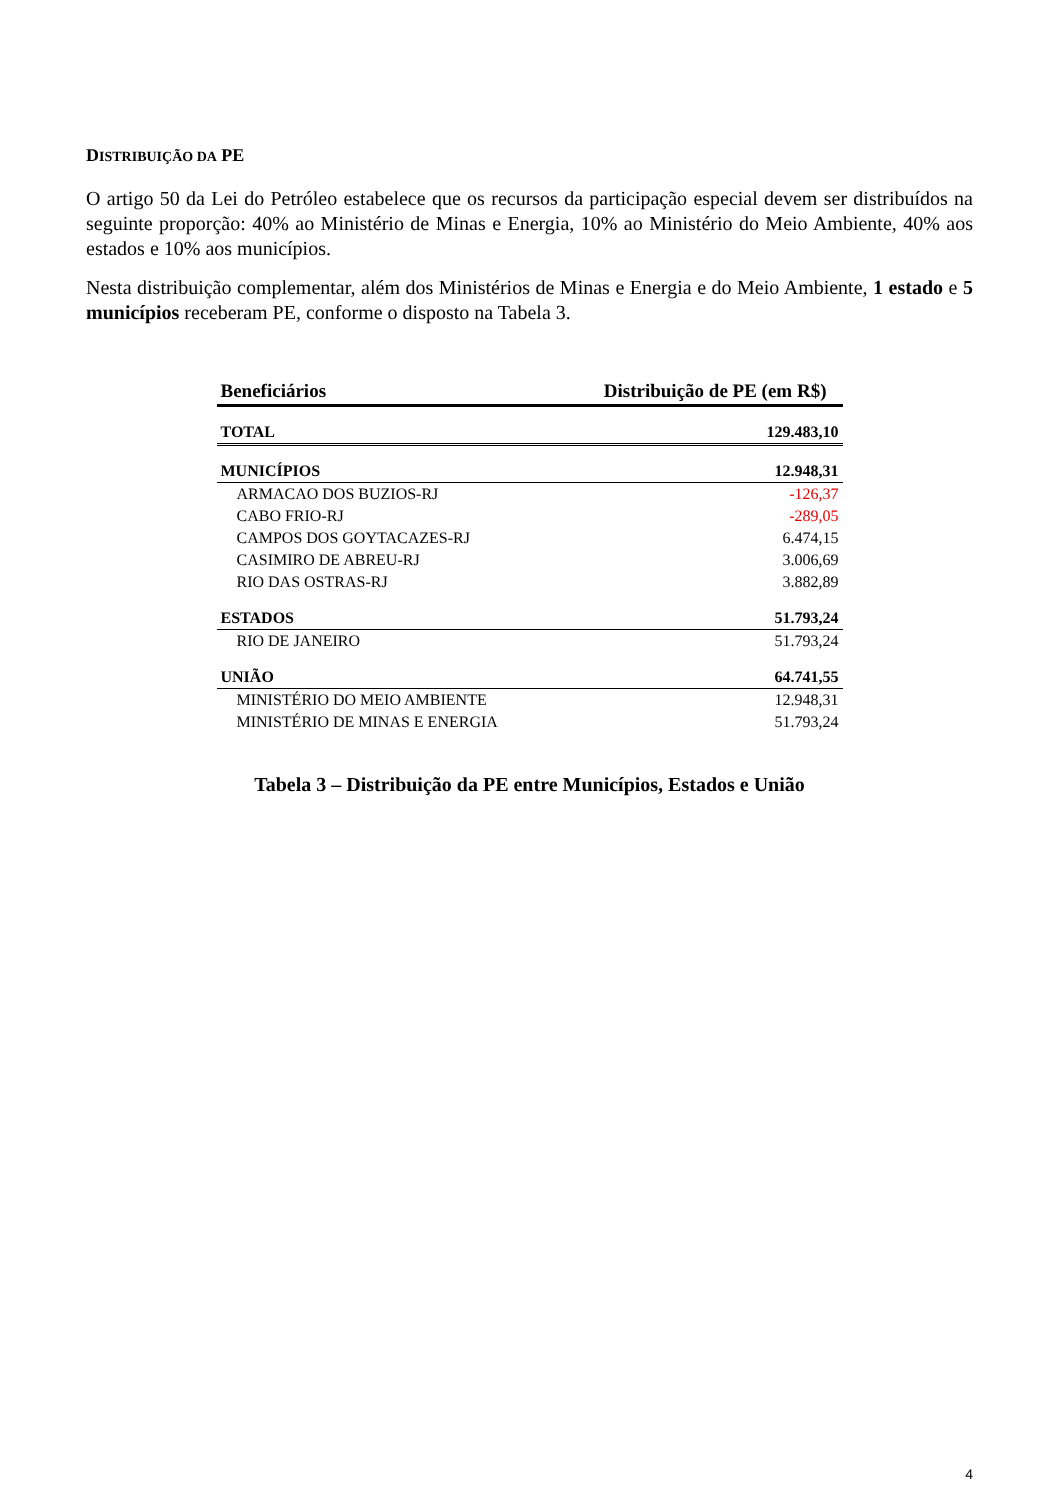DISTRIBUIÇÃO DA PE
O artigo 50 da Lei do Petróleo estabelece que os recursos da participação especial devem ser distribuídos na seguinte proporção: 40% ao Ministério de Minas e Energia, 10% ao Ministério do Meio Ambiente, 40% aos estados e 10% aos municípios.
Nesta distribuição complementar, além dos Ministérios de Minas e Energia e do Meio Ambiente, 1 estado e 5 municípios receberam PE, conforme o disposto na Tabela 3.
| Beneficiários | Distribuição de PE (em R$) |
| --- | --- |
| TOTAL | 129.483,10 |
| MUNICÍPIOS | 12.948,31 |
| ARMACAO DOS BUZIOS-RJ | -126,37 |
| CABO FRIO-RJ | -289,05 |
| CAMPOS DOS GOYTACAZES-RJ | 6.474,15 |
| CASIMIRO DE ABREU-RJ | 3.006,69 |
| RIO DAS OSTRAS-RJ | 3.882,89 |
| ESTADOS | 51.793,24 |
| RIO DE JANEIRO | 51.793,24 |
| UNIÃO | 64.741,55 |
| MINISTÉRIO DO MEIO AMBIENTE | 12.948,31 |
| MINISTÉRIO DE MINAS E ENERGIA | 51.793,24 |
Tabela 3 – Distribuição da PE entre Municípios, Estados e União
4